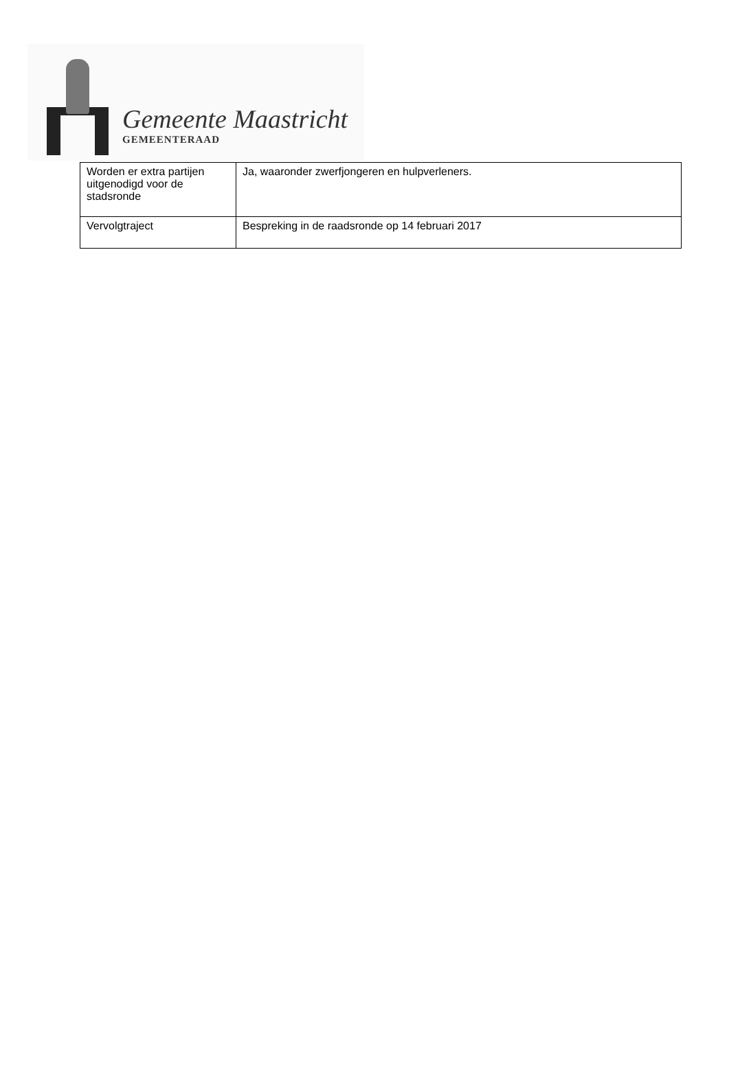Gemeente Maastricht
GEMEENTERAAD
| Worden er extra partijen uitgenodigd voor de stadsronde | Ja, waaronder zwerfjongeren en hulpverleners. |
| Vervolgtraject | Bespreking in de raadsronde op 14 februari 2017 |